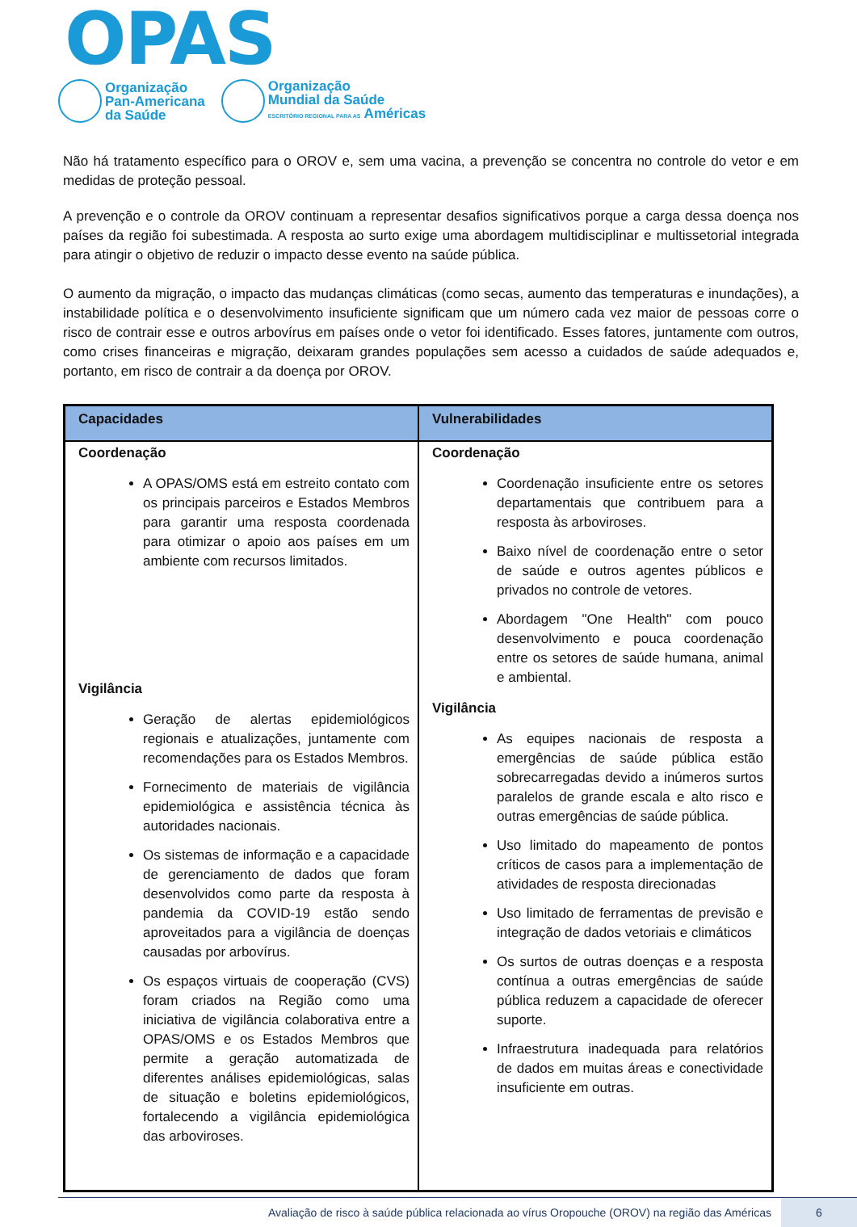OPAS
Organização
Pan-Americana
da Saúde
Organização
Mundial da Saúde
ESCRITÓRIO REGIONAL PARA AS Américas
Não há tratamento específico para o OROV e, sem uma vacina, a prevenção se concentra no controle do vetor e em medidas de proteção pessoal.
A prevenção e o controle da OROV continuam a representar desafios significativos porque a carga dessa doença nos países da região foi subestimada. A resposta ao surto exige uma abordagem multidisciplinar e multissetorial integrada para atingir o objetivo de reduzir o impacto desse evento na saúde pública.
O aumento da migração, o impacto das mudanças climáticas (como secas, aumento das temperaturas e inundações), a instabilidade política e o desenvolvimento insuficiente significam que um número cada vez maior de pessoas corre o risco de contrair esse e outros arbovírus em países onde o vetor foi identificado. Esses fatores, juntamente com outros, como crises financeiras e migração, deixaram grandes populações sem acesso a cuidados de saúde adequados e, portanto, em risco de contrair a da doença por OROV.
| Capacidades | Vulnerabilidades |
| --- | --- |
| Coordenação A OPAS/OMS está em estreito contato com os principais parceiros e Estados Membros para garantir uma resposta coordenada para otimizar o apoio aos países em um ambiente com recursos limitados. Vigilância Geração de alertas epidemiológicos regionais e atualizações, juntamente com recomendações para os Estados Membros. Fornecimento de materiais de vigilância epidemiológica e assistência técnica às autoridades nacionais. Os sistemas de informação e a capacidade de gerenciamento de dados que foram desenvolvidos como parte da resposta à pandemia da COVID-19 estão sendo aproveitados para a vigilância de doenças causadas por arbovírus. Os espaços virtuais de cooperação (CVS) foram criados na Região como uma iniciativa de vigilância colaborativa entre a OPAS/OMS e os Estados Membros que permite a geração automatizada de diferentes análises epidemiológicas, salas de situação e boletins epidemiológicos, fortalecendo a vigilância epidemiológica das arboviroses. | Coordenação Coordenação insuficiente entre os setores departamentais que contribuem para a resposta às arboviroses. Baixo nível de coordenação entre o setor de saúde e outros agentes públicos e privados no controle de vetores. Abordagem "One Health" com pouco desenvolvimento e pouca coordenação entre os setores de saúde humana, animal e ambiental. Vigilância As equipes nacionais de resposta a emergências de saúde pública estão sobrecarregadas devido a inúmeros surtos paralelos de grande escala e alto risco e outras emergências de saúde pública. Uso limitado do mapeamento de pontos críticos de casos para a implementação de atividades de resposta direcionadas Uso limitado de ferramentas de previsão e integração de dados vetoriais e climáticos Os surtos de outras doenças e a resposta contínua a outras emergências de saúde pública reduzem a capacidade de oferecer suporte. Infraestrutura inadequada para relatórios de dados em muitas áreas e conectividade insuficiente em outras. |
Avaliação de risco à saúde pública relacionada ao vírus Oropouche (OROV) na região das Américas 6